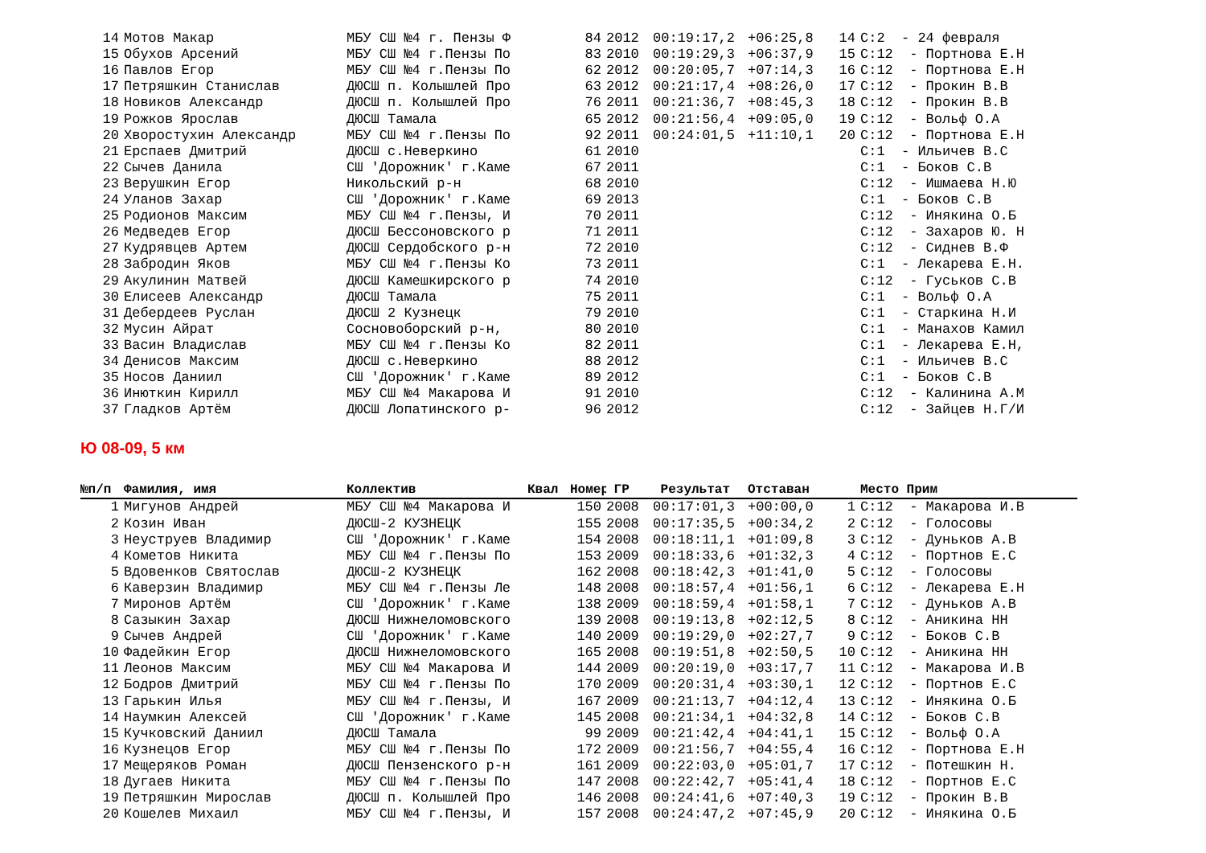| 14 | Мотов Макар | МБУ СШ №4 г. Пензы Ф | | 84 | 2012 | 00:19:17,2 | +06:25,8 | 14 | С:2 - 24 февраля |
| 15 | Обухов Арсений | МБУ СШ №4 г.Пензы По | | 83 | 2010 | 00:19:29,3 | +06:37,9 | 15 | С:12 - Портнова Е.Н |
| 16 | Павлов Егор | МБУ СШ №4 г.Пензы По | | 62 | 2012 | 00:20:05,7 | +07:14,3 | 16 | С:12 - Портнова Е.Н |
| 17 | Петряшкин Станислав | ДЮСШ п. Колышлей Про | | 63 | 2012 | 00:21:17,4 | +08:26,0 | 17 | С:12 - Прокин В.В |
| 18 | Новиков Александр | ДЮСШ п. Колышлей Про | | 76 | 2011 | 00:21:36,7 | +08:45,3 | 18 | С:12 - Прокин В.В |
| 19 | Рожков Ярослав | ДЮСШ Тамала | | 65 | 2012 | 00:21:56,4 | +09:05,0 | 19 | С:12 - Вольф О.А |
| 20 | Хворостухин Александр | МБУ СШ №4 г.Пензы По | | 92 | 2011 | 00:24:01,5 | +11:10,1 | 20 | С:12 - Портнова Е.Н |
| 21 | Ерспаев Дмитрий | ДЮСШ с.Неверкино | | 61 | 2010 | | | | С:1 - Ильичев В.С |
| 22 | Сычев Данила | СШ 'Дорожник' г.Каме | | 67 | 2011 | | | | С:1 - Боков С.В |
| 23 | Верушкин Егор | Никольский р-н | | 68 | 2010 | | | | С:12 - Ишмаева Н.Ю |
| 24 | Уланов Захар | СШ 'Дорожник' г.Каме | | 69 | 2013 | | | | С:1 - Боков С.В |
| 25 | Родионов Максим | МБУ СШ №4 г.Пензы, И | | 70 | 2011 | | | | С:12 - Инякина О.Б |
| 26 | Медведев Егор | ДЮСШ Бессоновского р | | 71 | 2011 | | | | С:12 - Захаров Ю. Н |
| 27 | Кудрявцев Артем | ДЮСШ Сердобского р-н | | 72 | 2010 | | | | С:12 - Сиднев В.Ф |
| 28 | Забродин Яков | МБУ СШ №4 г.Пензы Ко | | 73 | 2011 | | | | С:1 - Лекарева Е.Н. |
| 29 | Акулинин Матвей | ДЮСШ Камешкирского р | | 74 | 2010 | | | | С:12 - Гуськов С.В |
| 30 | Елисеев Александр | ДЮСШ Тамала | | 75 | 2011 | | | | С:1 - Вольф О.А |
| 31 | Дебердеев Руслан | ДЮСШ 2 Кузнецк | | 79 | 2010 | | | | С:1 - Старкина Н.И |
| 32 | Мусин Айрат | Сосновоборский р-н, | | 80 | 2010 | | | | С:1 - Манахов Камил |
| 33 | Васин Владислав | МБУ СШ №4 г.Пензы Ко | | 82 | 2011 | | | | С:1 - Лекарева Е.Н, |
| 34 | Денисов Максим | ДЮСШ с.Неверкино | | 88 | 2012 | | | | С:1 - Ильичев В.С |
| 35 | Носов Даниил | СШ 'Дорожник' г.Каме | | 89 | 2012 | | | | С:1 - Боков С.В |
| 36 | Инюткин Кирилл | МБУ СШ №4 Макарова И | | 91 | 2010 | | | | С:12 - Калинина А.М |
| 37 | Гладков Артём | ДЮСШ Лопатинского р- | | 96 | 2012 | | | | С:12 - Зайцев Н.Г/И |
Ю 08-09, 5 км
| №п/п | Фамилия, имя | Коллектив | Квал | Номер | ГР | Результат | Отставан | | Место Прим |
| --- | --- | --- | --- | --- | --- | --- | --- | --- | --- |
| 1 | Мигунов Андрей | МБУ СШ №4 Макарова И | | 150 | 2008 | 00:17:01,3 | +00:00,0 | 1 | С:12 - Макарова И.В |
| 2 | Козин Иван | ДЮСШ-2 КУЗНЕЦК | | 155 | 2008 | 00:17:35,5 | +00:34,2 | 2 | С:12 - Голосовы |
| 3 | Неуструев Владимир | СШ 'Дорожник' г.Каме | | 154 | 2008 | 00:18:11,1 | +01:09,8 | 3 | С:12 - Дуньков А.В |
| 4 | Кометов Никита | МБУ СШ №4 г.Пензы По | | 153 | 2009 | 00:18:33,6 | +01:32,3 | 4 | С:12 - Портнов Е.С |
| 5 | Вдовенков Святослав | ДЮСШ-2 КУЗНЕЦК | | 162 | 2008 | 00:18:42,3 | +01:41,0 | 5 | С:12 - Голосовы |
| 6 | Каверзин Владимир | МБУ СШ №4 г.Пензы Ле | | 148 | 2008 | 00:18:57,4 | +01:56,1 | 6 | С:12 - Лекарева Е.Н |
| 7 | Миронов Артём | СШ 'Дорожник' г.Каме | | 138 | 2009 | 00:18:59,4 | +01:58,1 | 7 | С:12 - Дуньков А.В |
| 8 | Сазыкин Захар | ДЮСШ Нижнеломовского | | 139 | 2008 | 00:19:13,8 | +02:12,5 | 8 | С:12 - Аникина НН |
| 9 | Сычев Андрей | СШ 'Дорожник' г.Каме | | 140 | 2009 | 00:19:29,0 | +02:27,7 | 9 | С:12 - Боков С.В |
| 10 | Фадейкин Егор | ДЮСШ Нижнеломовского | | 165 | 2008 | 00:19:51,8 | +02:50,5 | 10 | С:12 - Аникина НН |
| 11 | Леонов Максим | МБУ СШ №4 Макарова И | | 144 | 2009 | 00:20:19,0 | +03:17,7 | 11 | С:12 - Макарова И.В |
| 12 | Бодров Дмитрий | МБУ СШ №4 г.Пензы По | | 170 | 2009 | 00:20:31,4 | +03:30,1 | 12 | С:12 - Портнов Е.С |
| 13 | Гарькин Илья | МБУ СШ №4 г.Пензы, И | | 167 | 2009 | 00:21:13,7 | +04:12,4 | 13 | С:12 - Инякина О.Б |
| 14 | Наумкин Алексей | СШ 'Дорожник' г.Каме | | 145 | 2008 | 00:21:34,1 | +04:32,8 | 14 | С:12 - Боков С.В |
| 15 | Кучковский Даниил | ДЮСШ Тамала | | 99 | 2009 | 00:21:42,4 | +04:41,1 | 15 | С:12 - Вольф О.А |
| 16 | Кузнецов Егор | МБУ СШ №4 г.Пензы По | | 172 | 2009 | 00:21:56,7 | +04:55,4 | 16 | С:12 - Портнова Е.Н |
| 17 | Мещеряков Роман | ДЮСШ Пензенского р-н | | 161 | 2009 | 00:22:03,0 | +05:01,7 | 17 | С:12 - Потешкин Н. |
| 18 | Дугаев Никита | МБУ СШ №4 г.Пензы По | | 147 | 2008 | 00:22:42,7 | +05:41,4 | 18 | С:12 - Портнов Е.С |
| 19 | Петряшкин Мирослав | ДЮСШ п. Колышлей Про | | 146 | 2008 | 00:24:41,6 | +07:40,3 | 19 | С:12 - Прокин В.В |
| 20 | Кошелев Михаил | МБУ СШ №4 г.Пензы, И | | 157 | 2008 | 00:24:47,2 | +07:45,9 | 20 | С:12 - Инякина О.Б |